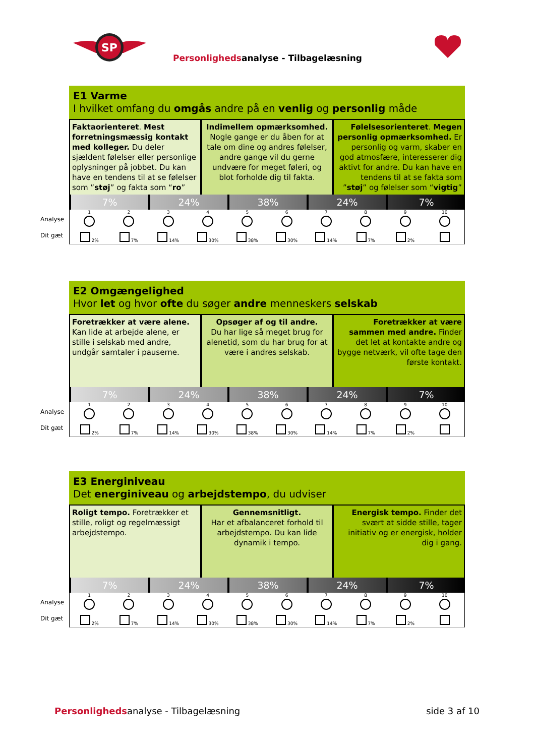SP
Personlighedsanalyse - Tilbagelæsning
E1 Varme
I hvilket omfang du omgås andre på en venlig og personlig måde
Faktaorienteret. Mest forretningsmæssig kontakt med kolleger. Du deler sjældent følelser eller personlige oplysninger på jobbet. Du kan have en tendens til at se følelser som ”støj” og fakta som “ro”
Indimellem opmærksomhed. Nogle gange er du åben for at tale om dine og andres følelser, andre gange vil du gerne undvære for meget føleri, og blot forholde dig til fakta.
Følelsesorienteret. Megen personlig opmærksomhed. Er personlig og varm, skaber en god atmosfære, interesserer dig aktivt for andre. Du kan have en tendens til at se fakta som ”støj” og følelser som “vigtig”
7% 24% 38% 24% 7%
Analyse
Dit gæt
1
2%
2
7%
3
14%
4
30%
5
38%
6
30%
7
14%
8
7%
9
2%
10
E2 Omgængelighed
Hvor let og hvor ofte du søger andre menneskers selskab
Foretrækker at være alene. Kan lide at arbejde alene, er stille i selskab med andre, undgår samtaler i pauserne.
Opsøger af og til andre.
Du har lige så meget brug for alenetid, som du har brug for at være i andres selskab.
Foretrækker at være sammen med andre. Finder det let at kontakte andre og bygge netværk, vil ofte tage den første kontakt.
7% 24% 38% 24% 7%
Analyse
Dit gæt
1
2%
2
7%
3
14%
4
30%
5
38%
6
30%
7
14%
8
7%
9
2%
10
E3 Energiniveau
Det energiniveau og arbejdstempo, du udviser
Roligt tempo. Foretrækker et stille, roligt og regelmæssigt arbejdstempo.
Gennemsnitligt.
Har et afbalanceret forhold til arbejdstempo. Du kan lide dynamik i tempo.
Energisk tempo. Finder det svært at sidde stille, tager initiativ og er energisk, holder dig i gang.
7% 24% 38% 24% 7%
Analyse
Dit gæt
1
2%
2
7%
3
14%
4
30%
5
38%
6
30%
7
14%
8
7%
9
2%
10
Personlighedsanalyse - Tilbagelæsning side 3 af 10